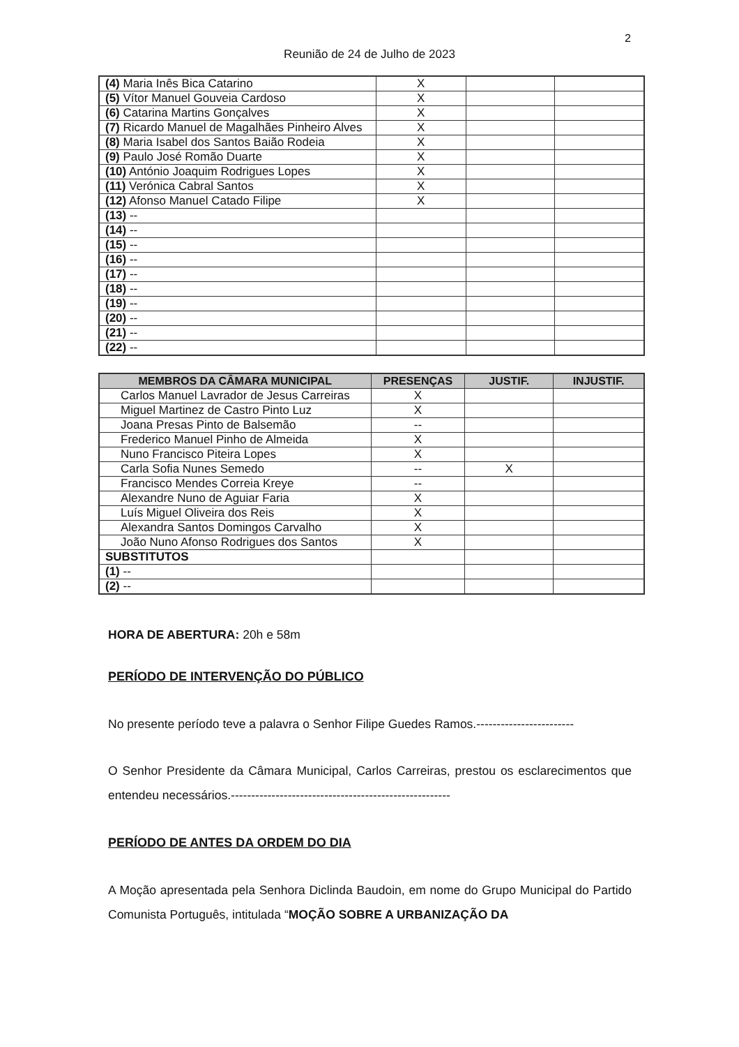2
Reunião de 24 de Julho de 2023
| (4) Maria Inês Bica Catarino | X | | |
| (5) Vítor Manuel Gouveia Cardoso | X | | |
| (6) Catarina Martins Gonçalves | X | | |
| (7) Ricardo Manuel de Magalhães Pinheiro Alves | X | | |
| (8) Maria Isabel dos Santos Baião Rodeia | X | | |
| (9) Paulo José Romão Duarte | X | | |
| (10) António Joaquim Rodrigues Lopes | X | | |
| (11) Verónica Cabral Santos | X | | |
| (12) Afonso Manuel Catado Filipe | X | | |
| (13) -- | | | |
| (14) -- | | | |
| (15) -- | | | |
| (16) -- | | | |
| (17) -- | | | |
| (18) -- | | | |
| (19) -- | | | |
| (20) -- | | | |
| (21) -- | | | |
| (22) -- | | | |
| MEMBROS DA CÂMARA MUNICIPAL | PRESENÇAS | JUSTIF. | INJUSTIF. |
| --- | --- | --- | --- |
| Carlos Manuel Lavrador de Jesus Carreiras | X | | |
| Miguel Martinez de Castro Pinto Luz | X | | |
| Joana Presas Pinto de Balsemão | -- | | |
| Frederico Manuel Pinho de Almeida | X | | |
| Nuno Francisco Piteira Lopes | X | | |
| Carla Sofia Nunes Semedo | -- | X | |
| Francisco Mendes Correia Kreye | -- | | |
| Alexandre Nuno de Aguiar Faria | X | | |
| Luís Miguel Oliveira dos Reis | X | | |
| Alexandra Santos Domingos Carvalho | X | | |
| João Nuno Afonso Rodrigues dos Santos | X | | |
| SUBSTITUTOS | | | |
| (1) -- | | | |
| (2) -- | | | |
HORA DE ABERTURA: 20h e 58m
PERÍODO DE INTERVENÇÃO DO PÚBLICO
No presente período teve a palavra o Senhor Filipe Guedes Ramos.------------------------
O Senhor Presidente da Câmara Municipal, Carlos Carreiras, prestou os esclarecimentos que entendeu necessários.------------------------------------------------------
PERÍODO DE ANTES DA ORDEM DO DIA
A Moção apresentada pela Senhora Diclinda Baudoin, em nome do Grupo Municipal do Partido Comunista Português, intitulada “MOÇÃO SOBRE A URBANIZAÇÃO DA